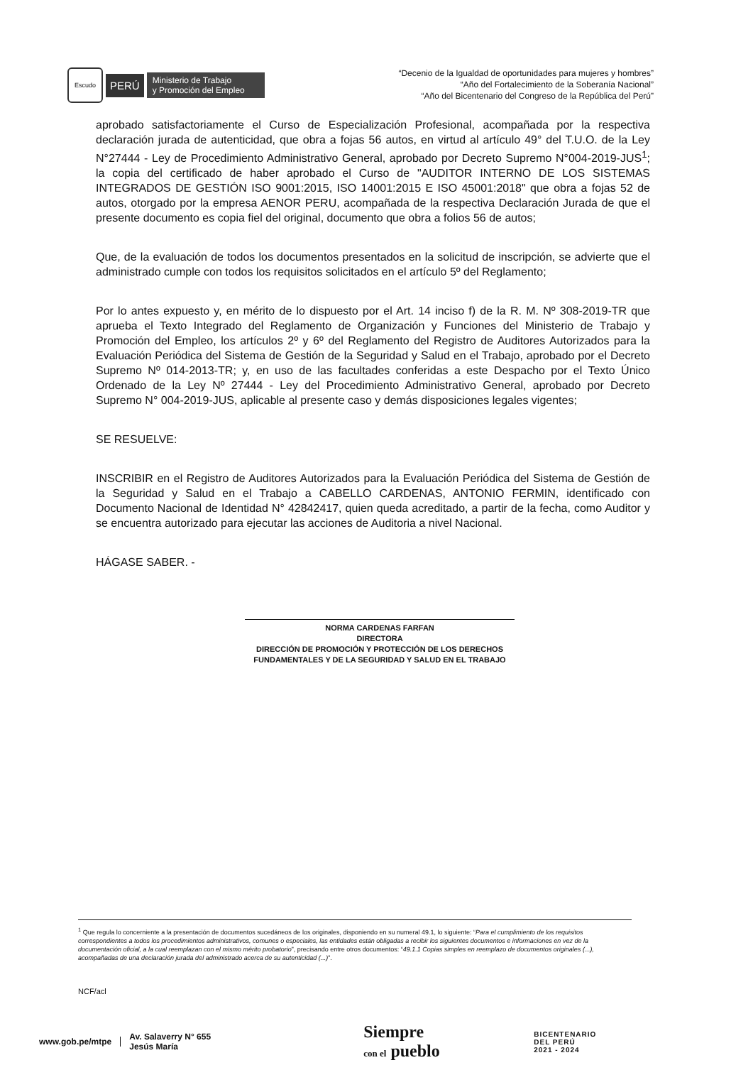Escudo
PERÚ
Ministerio de Trabajo
y Promoción del Empleo
“Decenio de la Igualdad de oportunidades para mujeres y hombres”
“Año del Fortalecimiento de la Soberanía Nacional”
“Año del Bicentenario del Congreso de la República del Perú”
aprobado satisfactoriamente el Curso de Especialización Profesional, acompañada por la respectiva declaración jurada de autenticidad, que obra a fojas 56 autos, en virtud al artículo 49° del T.U.O. de la Ley N°27444 - Ley de Procedimiento Administrativo General, aprobado por Decreto Supremo N°004-2019-JUS<sup>1</sup>; la copia del certificado de haber aprobado el Curso de "AUDITOR INTERNO DE LOS SISTEMAS INTEGRADOS DE GESTIÓN ISO 9001:2015, ISO 14001:2015 E ISO 45001:2018" que obra a fojas 52 de autos, otorgado por la empresa AENOR PERU, acompañada de la respectiva Declaración Jurada de que el presente documento es copia fiel del original, documento que obra a folios 56 de autos;
Que, de la evaluación de todos los documentos presentados en la solicitud de inscripción, se advierte que el administrado cumple con todos los requisitos solicitados en el artículo 5º del Reglamento;
Por lo antes expuesto y, en mérito de lo dispuesto por el Art. 14 inciso f) de la R. M. Nº 308-2019-TR que aprueba el Texto Integrado del Reglamento de Organización y Funciones del Ministerio de Trabajo y Promoción del Empleo, los artículos 2º y 6º del Reglamento del Registro de Auditores Autorizados para la Evaluación Periódica del Sistema de Gestión de la Seguridad y Salud en el Trabajo, aprobado por el Decreto Supremo Nº 014-2013-TR; y, en uso de las facultades conferidas a este Despacho por el Texto Único Ordenado de la Ley Nº 27444 - Ley del Procedimiento Administrativo General, aprobado por Decreto Supremo N° 004-2019-JUS, aplicable al presente caso y demás disposiciones legales vigentes;
SE RESUELVE:
INSCRIBIR en el Registro de Auditores Autorizados para la Evaluación Periódica del Sistema de Gestión de la Seguridad y Salud en el Trabajo a CABELLO CARDENAS, ANTONIO FERMIN, identificado con Documento Nacional de Identidad N° 42842417, quien queda acreditado, a partir de la fecha, como Auditor y se encuentra autorizado para ejecutar las acciones de Auditoria a nivel Nacional.
HÁGASE SABER. -
NORMA CARDENAS FARFAN
DIRECTORA
DIRECCIÓN DE PROMOCIÓN Y PROTECCIÓN DE LOS DERECHOS FUNDAMENTALES Y DE LA SEGURIDAD Y SALUD EN EL TRABAJO
<sup>1</sup> Que regula lo concerniente a la presentación de documentos sucedáneos de los originales, disponiendo en su numeral 49.1, lo siguiente: “Para el cumplimiento de los requisitos correspondientes a todos los procedimientos administrativos, comunes o especiales, las entidades están obligadas a recibir los siguientes documentos e informaciones en vez de la documentación oficial, a la cual reemplazan con el mismo mérito probatorio”, precisando entre otros documentos: “49.1.1 Copias simples en reemplazo de documentos originales (...), acompañadas de una declaración jurada del administrado acerca de su autenticidad (...)”.
NCF/acl
www.gob.pe/mtpe
Av. Salaverry N° 655
Jesús María
Siempre
con el pueblo
BICENTENARIO
DEL PERÚ
2021 - 2024